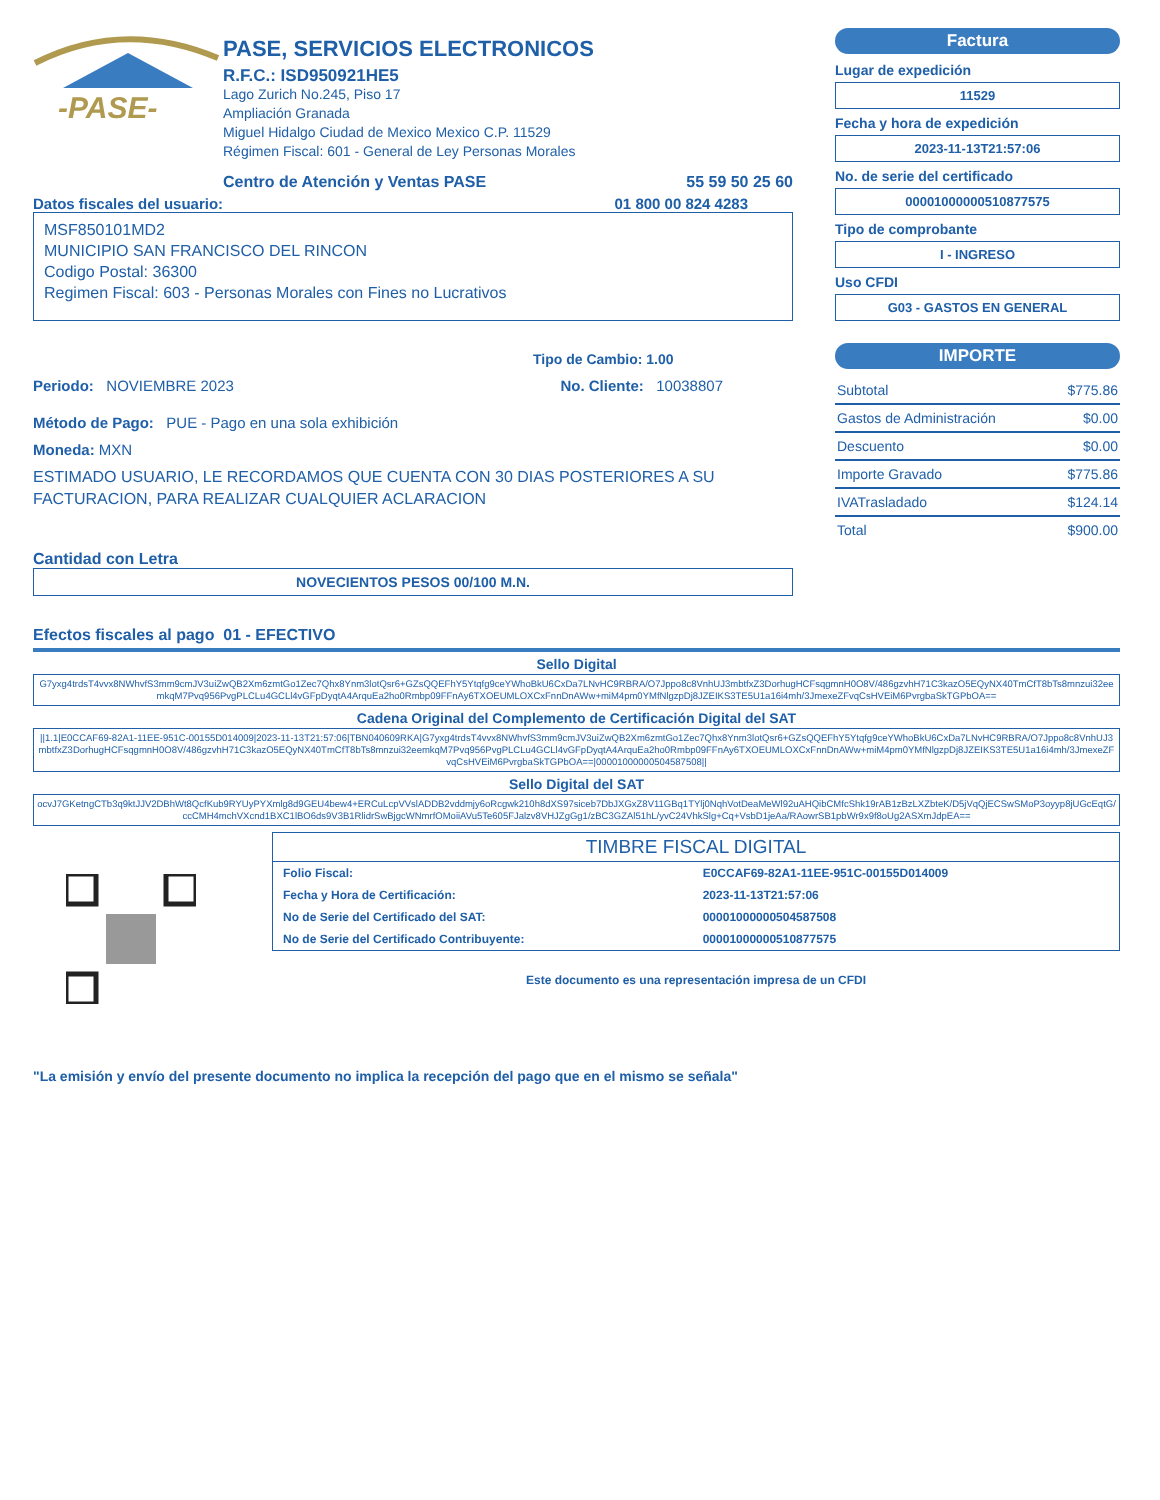-PASE-
PASE, SERVICIOS ELECTRONICOS
R.F.C.: ISD950921HE5
Lago Zurich No.245, Piso 17
Ampliación Granada
Miguel Hidalgo Ciudad de Mexico Mexico C.P. 11529
Régimen Fiscal: 601 - General de Ley Personas Morales
Centro de Atención y Ventas PASE 55 59 50 25 60
Datos fiscales del usuario: 01 800 00 824 4283
MSF850101MD2
MUNICIPIO SAN FRANCISCO DEL RINCON
Codigo Postal: 36300
Regimen Fiscal: 603 - Personas Morales con Fines no Lucrativos
Tipo de Cambio: 1.00
Periodo: NOVIEMBRE 2023 No. Cliente: 10038807
Método de Pago: PUE - Pago en una sola exhibición
Moneda: MXN
ESTIMADO USUARIO, LE RECORDAMOS QUE CUENTA CON 30 DIAS POSTERIORES A SU FACTURACION, PARA REALIZAR CUALQUIER ACLARACION
Cantidad con Letra
NOVECIENTOS PESOS 00/100 M.N.
Factura
Lugar de expedición
11529
Fecha y hora de expedición
2023-11-13T21:57:06
No. de serie del certificado
00001000000510877575
Tipo de comprobante
I - INGRESO
Uso CFDI
G03 - GASTOS EN GENERAL
IMPORTE
| Subtotal | $775.86 |
| Gastos de Administración | $0.00 |
| Descuento | $0.00 |
| Importe Gravado | $775.86 |
| IVATrasladado | $124.14 |
| Total | $900.00 |
Efectos fiscales al pago 01 - EFECTIVO
Sello Digital
G7yxg4trdsT4vvx8NWhvfS3mm9cmJV3uiZwQB2Xm6zmtGo1Zec7Qhx8Ynm3lotQsr6+GZsQQEFhY5Ytqfg9ceYWhoBkU6CxDa7LNvHC9RBRA/O7Jppo8c8VnhUJ3mbtfxZ3DorhugHCFsqgmnH0O8V/486gzvhH71C3kazO5EQyNX40TmCfT8bTs8mnzui32eemkqM7Pvq956PvgPLCLu4GCLl4vGFpDyqtA4ArquEa2ho0Rmbp09FFnAy6TXOEUMLOXCxFnnDnAWw+miM4pm0YMfNlgzpDj8JZEIKS3TE5U1a16i4mh/3JmexeZFvqCsHVEiM6PvrgbaSkTGPbOA==
Cadena Original del Complemento de Certificación Digital del SAT
||1.1|E0CCAF69-82A1-11EE-951C-00155D014009|2023-11-13T21:57:06|TBN040609RKA|G7yxg4trdsT4vvx8NWhvfS3mm9cmJV3uiZwQB2Xm6zmtGo1Zec7Qhx8Ynm3lotQsr6+GZsQQEFhY5Ytqfg9ceYWhoBkU6CxDa7LNvHC9RBRA/O7Jppo8c8VnhUJ3mbtfxZ3DorhugHCFsqgmnH0O8V/486gzvhH71C3kazO5EQyNX40TmCfT8bTs8mnzui32eemkqM7Pvq956PvgPLCLu4GCLl4vGFpDyqtA4ArquEa2ho0Rmbp09FFnAy6TXOEUMLOXCxFnnDnAWw+miM4pm0YMfNlgzpDj8JZEIKS3TE5U1a16i4mh/3JmexeZFvqCsHVEiM6PvrgbaSkTGPbOA==|00001000000504587508||
Sello Digital del SAT
ocvJ7GKetngCTb3q9ktJJV2DBhWt8QcfKub9RYUyPYXmlg8d9GEU4bew4+ERCuLcpVVslADDB2vddmjy6oRcgwk210h8dXS97siceb7DbJXGxZ8V11GBq1TYlj0NqhVotDeaMeWl92uAHQibCMfcShk19rAB1zBzLXZbteK/D5jVqQjECSwSMoP3oyyp8jUGcEqtG/ccCMH4mchVXcnd1BXC1lBO6ds9V3B1RlidrSwBjgcWNmrfOMoiiAVu5Te605FJalzv8VHJZgGg1/zBC3GZAl51hL/yvC24VhkSlg+Cq+VsbD1jeAa/RAowrSB1pbWr9x9f8oUg2ASXmJdpEA==
| TIMBRE FISCAL DIGITAL | |
| --- | --- |
| Folio Fiscal: | E0CCAF69-82A1-11EE-951C-00155D014009 |
| Fecha y Hora de Certificación: | 2023-11-13T21:57:06 |
| No de Serie del Certificado del SAT: | 00001000000504587508 |
| No de Serie del Certificado Contribuyente: | 00001000000510877575 |
Este documento es una representación impresa de un CFDI
"La emisión y envío del presente documento no implica la recepción del pago que en el mismo se señala"